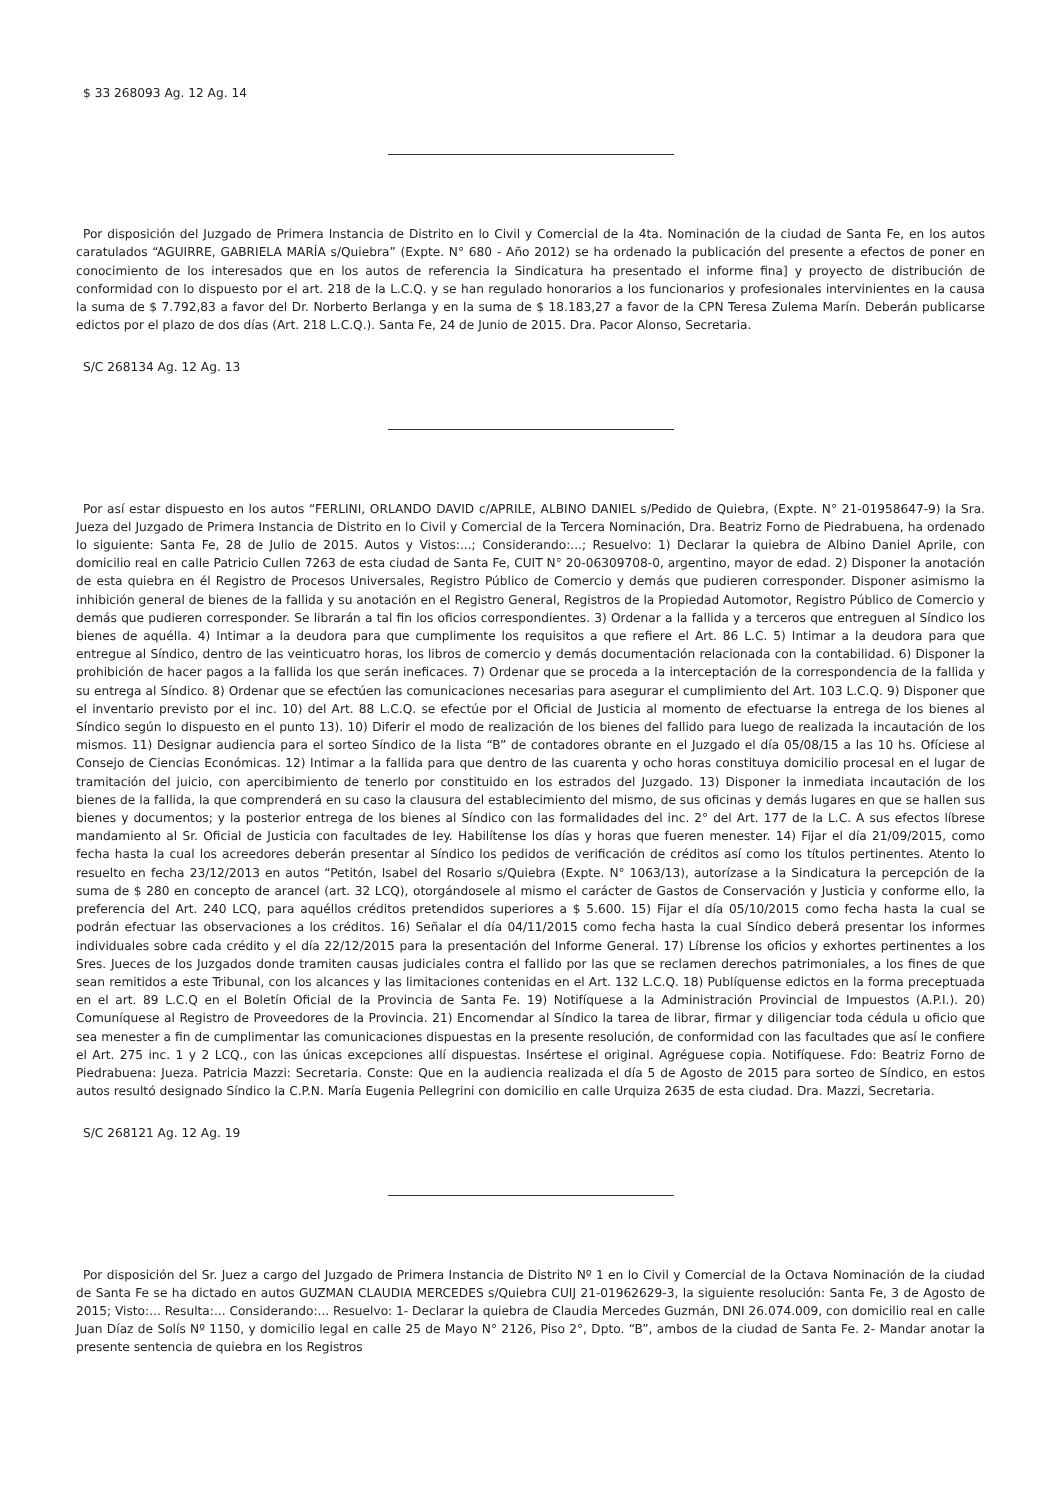$ 33 268093 Ag. 12 Ag. 14
Por disposición del Juzgado de Primera Instancia de Distrito en lo Civil y Comercial de la 4ta. Nominación de la ciudad de Santa Fe, en los autos caratulados “AGUIRRE, GABRIELA MARÍA s/Quiebra” (Expte. N° 680 - Año 2012) se ha ordenado la publicación del presente a efectos de poner en conocimiento de los interesados que en los autos de referencia la Sindicatura ha presentado el informe fina] y proyecto de distribución de conformidad con lo dispuesto por el art. 218 de la L.C.Q. y se han regulado honorarios a los funcionarios y profesionales intervinientes en la causa la suma de $ 7.792,83 a favor del Dr. Norberto Berlanga y en la suma de $ 18.183,27 a favor de la CPN Teresa Zulema Marín. Deberán publicarse edictos por el plazo de dos días (Art. 218 L.C.Q.). Santa Fe, 24 de Junio de 2015. Dra. Pacor Alonso, Secretaria.
S/C 268134 Ag. 12 Ag. 13
Por así estar dispuesto en los autos “FERLINI, ORLANDO DAVID c/APRILE, ALBINO DANIEL s/Pedido de Quiebra, (Expte. N° 21-01958647-9) la Sra. Jueza del Juzgado de Primera Instancia de Distrito en lo Civil y Comercial de la Tercera Nominación, Dra. Beatriz Forno de Piedrabuena, ha ordenado lo siguiente: Santa Fe, 28 de Julio de 2015. Autos y Vistos:...; Considerando:...; Resuelvo: 1) Declarar la quiebra de Albino Daniel Aprile, con domicilio real en calle Patricio Cullen 7263 de esta ciudad de Santa Fe, CUIT N° 20-06309708-0, argentino, mayor de edad. 2) Disponer la anotación de esta quiebra en él Registro de Procesos Universales, Registro Público de Comercio y demás que pudieren corresponder. Disponer asimismo la inhibición general de bienes de la fallida y su anotación en el Registro General, Registros de la Propiedad Automotor, Registro Público de Comercio y demás que pudieren corresponder. Se librarán a tal fin los oficios correspondientes. 3) Ordenar a la fallida y a terceros que entreguen al Síndico los bienes de aquélla. 4) Intimar a la deudora para que cumplimente los requisitos a que refiere el Art. 86 L.C. 5) Intimar a la deudora para que entregue al Síndico, dentro de las veinticuatro horas, los libros de comercio y demás documentación relacionada con la contabilidad. 6) Disponer la prohibición de hacer pagos a la fallida los que serán ineficaces. 7) Ordenar que se proceda a la interceptación de la correspondencia de la fallida y su entrega al Síndico. 8) Ordenar que se efectúen las comunicaciones necesarias para asegurar el cumplimiento del Art. 103 L.C.Q. 9) Disponer que el inventario previsto por el inc. 10) del Art. 88 L.C.Q. se efectúe por el Oficial de Justicia al momento de efectuarse la entrega de los bienes al Síndico según lo dispuesto en el punto 13). 10) Diferir el modo de realización de los bienes del fallido para luego de realizada la incautación de los mismos. 11) Designar audiencia para el sorteo Síndico de la lista “B” de contadores obrante en el Juzgado el día 05/08/15 a las 10 hs. Ofíciese al Consejo de Ciencias Económicas. 12) Intimar a la fallida para que dentro de las cuarenta y ocho horas constituya domicilio procesal en el lugar de tramitación del juicio, con apercibimiento de tenerlo por constituido en los estrados del Juzgado. 13) Disponer la inmediata incautación de los bienes de la fallida, la que comprenderá en su caso la clausura del establecimiento del mismo, de sus oficinas y demás lugares en que se hallen sus bienes y documentos; y la posterior entrega de los bienes al Síndico con las formalidades del inc. 2° del Art. 177 de la L.C. A sus efectos líbrese mandamiento al Sr. Oficial de Justicia con facultades de ley. Habilítense los días y horas que fueren menester. 14) Fijar el día 21/09/2015, como fecha hasta la cual los acreedores deberán presentar al Síndico los pedidos de verificación de créditos así como los títulos pertinentes. Atento lo resuelto en fecha 23/12/2013 en autos “Petitón, Isabel del Rosario s/Quiebra (Expte. N° 1063/13), autorízase a la Sindicatura la percepción de la suma de $ 280 en concepto de arancel (art. 32 LCQ), otorgándosele al mismo el carácter de Gastos de Conservación y Justicia y conforme ello, la preferencia del Art. 240 LCQ, para aquéllos créditos pretendidos superiores a $ 5.600. 15) Fijar el día 05/10/2015 como fecha hasta la cual se podrán efectuar las observaciones a los créditos. 16) Señalar el día 04/11/2015 como fecha hasta la cual Síndico deberá presentar los informes individuales sobre cada crédito y el día 22/12/2015 para la presentación del Informe General. 17) Líbrense los oficios y exhortes pertinentes a los Sres. Jueces de los Juzgados donde tramiten causas judiciales contra el fallido por las que se reclamen derechos patrimoniales, a los fines de que sean remitidos a este Tribunal, con los alcances y las limitaciones contenidas en el Art. 132 L.C.Q. 18) Publíquense edictos en la forma preceptuada en el art. 89 L.C.Q en el Boletín Oficial de la Provincia de Santa Fe. 19) Notifíquese a la Administración Provincial de Impuestos (A.P.I.). 20) Comuníquese al Registro de Proveedores de la Provincia. 21) Encomendar al Síndico la tarea de librar, firmar y diligenciar toda cédula u oficio que sea menester a fin de cumplimentar las comunicaciones dispuestas en la presente resolución, de conformidad con las facultades que así le confiere el Art. 275 inc. 1 y 2 LCQ., con las únicas excepciones allí dispuestas. Insértese el original. Agréguese copia. Notifíquese. Fdo: Beatriz Forno de Piedrabuena: Jueza. Patricia Mazzi: Secretaria. Conste: Que en la audiencia realizada el día 5 de Agosto de 2015 para sorteo de Síndico, en estos autos resultó designado Síndico la C.P.N. María Eugenia Pellegrini con domicilio en calle Urquiza 2635 de esta ciudad. Dra. Mazzi, Secretaria.
S/C 268121 Ag. 12 Ag. 19
Por disposición del Sr. Juez a cargo del Juzgado de Primera Instancia de Distrito Nº 1 en lo Civil y Comercial de la Octava Nominación de la ciudad de Santa Fe se ha dictado en autos GUZMAN CLAUDIA MERCEDES s/Quiebra CUIJ 21-01962629-3, la siguiente resolución: Santa Fe, 3 de Agosto de 2015; Visto:... Resulta:... Considerando:... Resuelvo: 1- Declarar la quiebra de Claudia Mercedes Guzmán, DNI 26.074.009, con domicilio real en calle Juan Díaz de Solís Nº 1150, y domicilio legal en calle 25 de Mayo N° 2126, Piso 2°, Dpto. “B”, ambos de la ciudad de Santa Fe. 2- Mandar anotar la presente sentencia de quiebra en los Registros